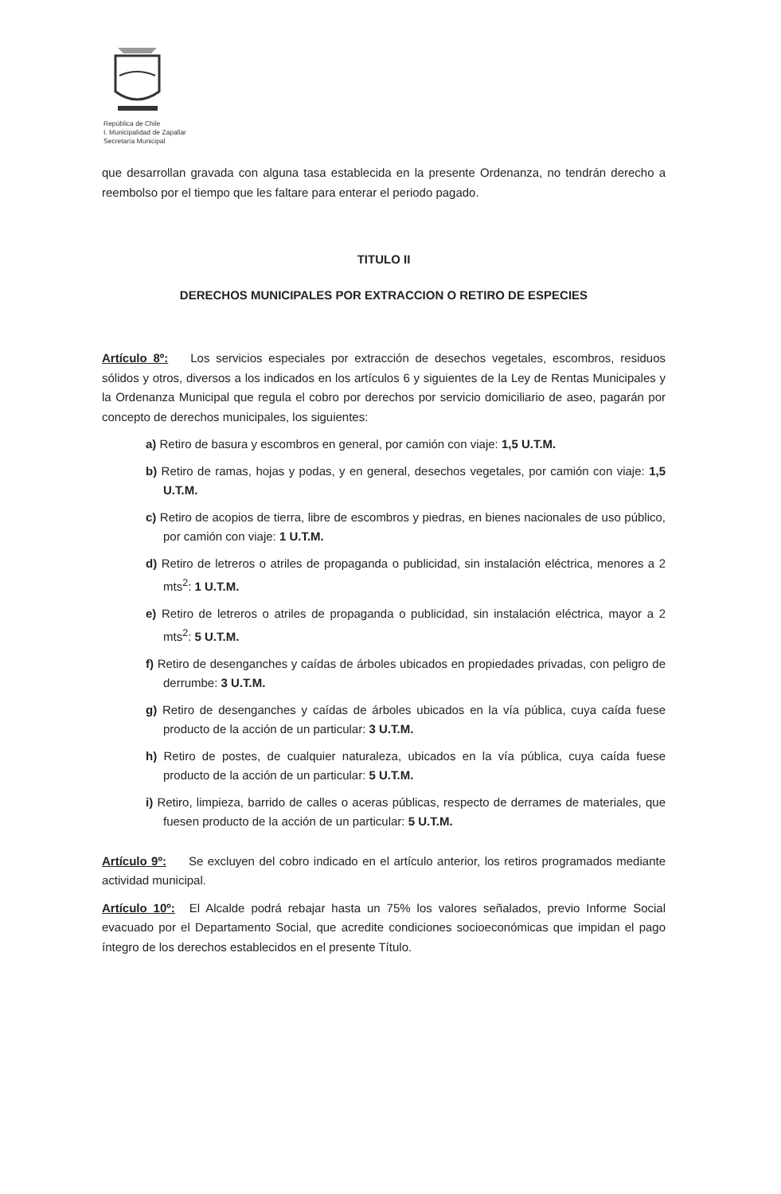República de Chile
I. Municipalidad de Zapallar
Secretaría Municipal
que desarrollan gravada con alguna tasa establecida en la presente Ordenanza, no tendrán derecho a reembolso por el tiempo que les faltare para enterar el periodo pagado.
TITULO II
DERECHOS MUNICIPALES POR EXTRACCION O RETIRO DE ESPECIES
Artículo 8º: Los servicios especiales por extracción de desechos vegetales, escombros, residuos sólidos y otros, diversos a los indicados en los artículos 6 y siguientes de la Ley de Rentas Municipales y la Ordenanza Municipal que regula el cobro por derechos por servicio domiciliario de aseo, pagarán por concepto de derechos municipales, los siguientes:
a) Retiro de basura y escombros en general, por camión con viaje: 1,5 U.T.M.
b) Retiro de ramas, hojas y podas, y en general, desechos vegetales, por camión con viaje: 1,5 U.T.M.
c) Retiro de acopios de tierra, libre de escombros y piedras, en bienes nacionales de uso público, por camión con viaje: 1 U.T.M.
d) Retiro de letreros o atriles de propaganda o publicidad, sin instalación eléctrica, menores a 2 mts<sup>2</sup>: 1 U.T.M.
e) Retiro de letreros o atriles de propaganda o publicidad, sin instalación eléctrica, mayor a 2 mts<sup>2</sup>: 5 U.T.M.
f) Retiro de desenganches y caídas de árboles ubicados en propiedades privadas, con peligro de derrumbe: 3 U.T.M.
g) Retiro de desenganches y caídas de árboles ubicados en la vía pública, cuya caída fuese producto de la acción de un particular: 3 U.T.M.
h) Retiro de postes, de cualquier naturaleza, ubicados en la vía pública, cuya caída fuese producto de la acción de un particular: 5 U.T.M.
i) Retiro, limpieza, barrido de calles o aceras públicas, respecto de derrames de materiales, que fuesen producto de la acción de un particular: 5 U.T.M.
Artículo 9º: Se excluyen del cobro indicado en el artículo anterior, los retiros programados mediante actividad municipal.
Artículo 10º: El Alcalde podrá rebajar hasta un 75% los valores señalados, previo Informe Social evacuado por el Departamento Social, que acredite condiciones socioeconómicas que impidan el pago íntegro de los derechos establecidos en el presente Título.